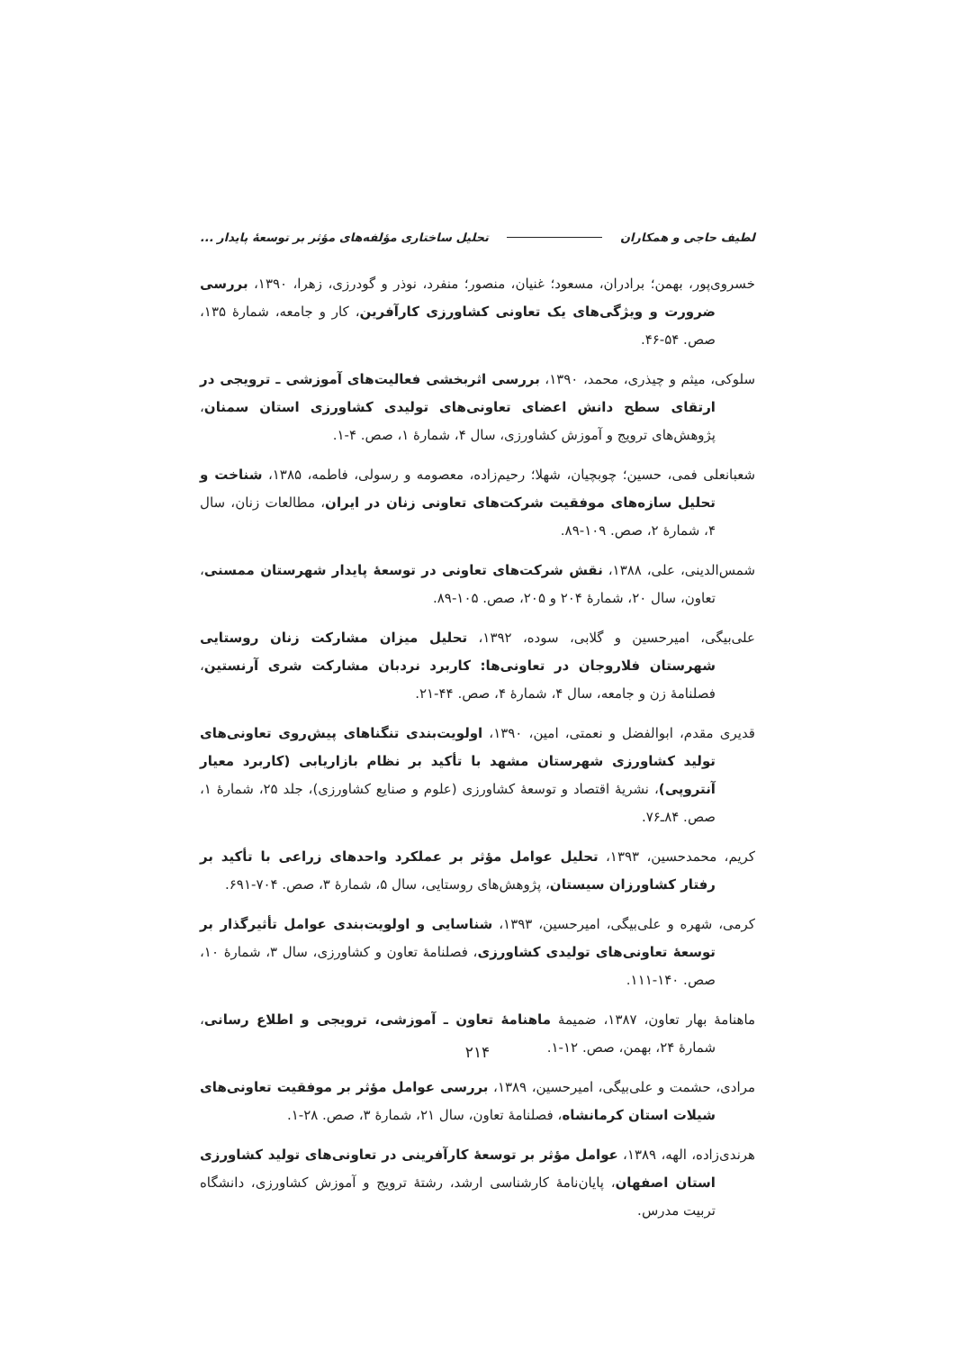لطیف حاجی و همکاران تحلیل ساختاری مؤلفه‌های مؤثر بر توسعۀ پایدار ...
خسروی‌پور، بهمن؛ برادران، مسعود؛ غنیان، منصور؛ منفرد، نوذر و گودرزی، زهرا، ۱۳۹۰، بررسی ضرورت و ویژگی‌های یک تعاونی کشاورزی کارآفرین، کار و جامعه، شمارۀ ۱۳۵، صص. ۵۴-۴۶.
سلوکی، میثم و چیذری، محمد، ۱۳۹۰، بررسی اثربخشی فعالیت‌های آموزشی ـ ترویجی در ارتقای سطح دانش اعضای تعاونی‌های تولیدی کشاورزی استان سمنان، پژوهش‌های ترویج و آموزش کشاورزی، سال ۴، شمارۀ ۱، صص. ۴-۱.
شعبانعلی فمی، حسین؛ چوبچیان، شهلا؛ رحیم‌زاده، معصومه و رسولی، فاطمه، ۱۳۸۵، شناخت و تحلیل سازه‌های موفقیت شرکت‌های تعاونی زنان در ایران، مطالعات زنان، سال ۴، شمارۀ ۲، صص. ۱۰۹-۸۹.
شمس‌الدینی، علی، ۱۳۸۸، نقش شرکت‌های تعاونی در توسعۀ پایدار شهرستان ممسنی، تعاون، سال ۲۰، شمارۀ ۲۰۴ و ۲۰۵، صص. ۱۰۵-۸۹.
علی‌بیگی، امیرحسین و گلابی، سوده، ۱۳۹۲، تحلیل میزان مشارکت زنان روستایی شهرستان فلاروجان در تعاونی‌ها: کاربرد نردبان مشارکت شری آرنستین، فصلنامۀ زن و جامعه، سال ۴، شمارۀ ۴، صص. ۴۴-۲۱.
قدیری مقدم، ابوالفضل و نعمتی، امین، ۱۳۹۰، اولویت‌بندی تنگناهای پیش‌روی تعاونی‌های تولید کشاورزی شهرستان مشهد با تأکید بر نظام بازاریابی (کاربرد معیار آنتروپی)، نشریۀ اقتصاد و توسعۀ کشاورزی (علوم و صنایع کشاورزی)، جلد ۲۵، شمارۀ ۱، صص. ۸۴ـ۷۶.
کریم، محمدحسین، ۱۳۹۳، تحلیل عوامل مؤثر بر عملکرد واحدهای زراعی با تأکید بر رفتار کشاورزان سیستان، پژوهش‌های روستایی، سال ۵، شمارۀ ۳، صص. ۷۰۴-۶۹۱.
کرمی، شهره و علی‌بیگی، امیرحسین، ۱۳۹۳، شناسایی و اولویت‌بندی عوامل تأثیرگذار بر توسعۀ تعاونی‌های تولیدی کشاورزی، فصلنامۀ تعاون و کشاورزی، سال ۳، شمارۀ ۱۰، صص. ۱۴۰-۱۱۱.
ماهنامۀ بهار تعاون، ۱۳۸۷، ضمیمۀ ماهنامۀ تعاون ـ آموزشی، ترویجی و اطلاع رسانی، شمارۀ ۲۴، بهمن، صص. ۱۲-۱.
مرادی، حشمت و علی‌بیگی، امیرحسین، ۱۳۸۹، بررسی عوامل مؤثر بر موفقیت تعاونی‌های شیلات استان کرمانشاه، فصلنامۀ تعاون، سال ۲۱، شمارۀ ۳، صص. ۲۸-۱.
هرندی‌زاده، الهه، ۱۳۸۹، عوامل مؤثر بر توسعۀ کارآفرینی در تعاونی‌های تولید کشاورزی استان اصفهان، پایان‌نامۀ کارشناسی ارشد، رشتۀ ترویج و آموزش کشاورزی، دانشگاه تربیت مدرس.
۲۱۴